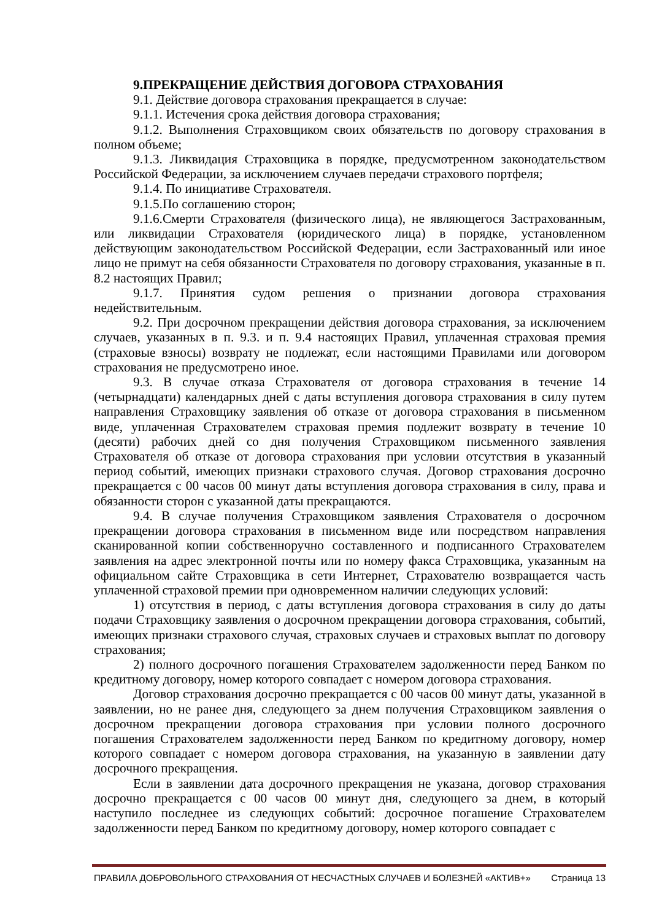9.ПРЕКРАЩЕНИЕ ДЕЙСТВИЯ ДОГОВОРА СТРАХОВАНИЯ
9.1. Действие договора страхования прекращается в случае:
9.1.1. Истечения срока действия договора страхования;
9.1.2. Выполнения Страховщиком своих обязательств по договору страхования в полном объеме;
9.1.3. Ликвидация Страховщика в порядке, предусмотренном законодательством Российской Федерации, за исключением случаев передачи страхового портфеля;
9.1.4. По инициативе Страхователя.
9.1.5.По соглашению сторон;
9.1.6.Смерти Страхователя (физического лица), не являющегося Застрахованным, или ликвидации Страхователя (юридического лица) в порядке, установленном действующим законодательством Российской Федерации, если Застрахованный или иное лицо не примут на себя обязанности Страхователя по договору страхования, указанные в п. 8.2 настоящих Правил;
9.1.7. Принятия судом решения о признании договора страхования недействительным.
9.2. При досрочном прекращении действия договора страхования, за исключением случаев, указанных в п. 9.3. и п. 9.4 настоящих Правил, уплаченная страховая премия (страховые взносы) возврату не подлежат, если настоящими Правилами или договором страхования не предусмотрено иное.
9.3. В случае отказа Страхователя от договора страхования в течение 14 (четырнадцати) календарных дней с даты вступления договора страхования в силу путем направления Страховщику заявления об отказе от договора страхования в письменном виде, уплаченная Страхователем страховая премия подлежит возврату в течение 10 (десяти) рабочих дней со дня получения Страховщиком письменного заявления Страхователя об отказе от договора страхования при условии отсутствия в указанный период событий, имеющих признаки страхового случая. Договор страхования досрочно прекращается с 00 часов 00 минут даты вступления договора страхования в силу, права и обязанности сторон с указанной даты прекращаются.
9.4. В случае получения Страховщиком заявления Страхователя о досрочном прекращении договора страхования в письменном виде или посредством направления сканированной копии собственноручно составленного и подписанного Страхователем заявления на адрес электронной почты или по номеру факса Страховщика, указанным на официальном сайте Страховщика в сети Интернет, Страхователю возвращается часть уплаченной страховой премии при одновременном наличии следующих условий:
1) отсутствия в период, с даты вступления договора страхования в силу до даты подачи Страховщику заявления о досрочном прекращении договора страхования, событий, имеющих признаки страхового случая, страховых случаев и страховых выплат по договору страхования;
2) полного досрочного погашения Страхователем задолженности перед Банком по кредитному договору, номер которого совпадает с номером договора страхования.
Договор страхования досрочно прекращается с 00 часов 00 минут даты, указанной в заявлении, но не ранее дня, следующего за днем получения Страховщиком заявления о досрочном прекращении договора страхования при условии полного досрочного погашения Страхователем задолженности перед Банком по кредитному договору, номер которого совпадает с номером договора страхования, на указанную в заявлении дату досрочного прекращения.
Если в заявлении дата досрочного прекращения не указана, договор страхования досрочно прекращается с 00 часов 00 минут дня, следующего за днем, в который наступило последнее из следующих событий: досрочное погашение Страхователем задолженности перед Банком по кредитному договору, номер которого совпадает с
ПРАВИЛА ДОБРОВОЛЬНОГО СТРАХОВАНИЯ ОТ НЕСЧАСТНЫХ СЛУЧАЕВ И БОЛЕЗНЕЙ «АКТИВ+» Страница 13